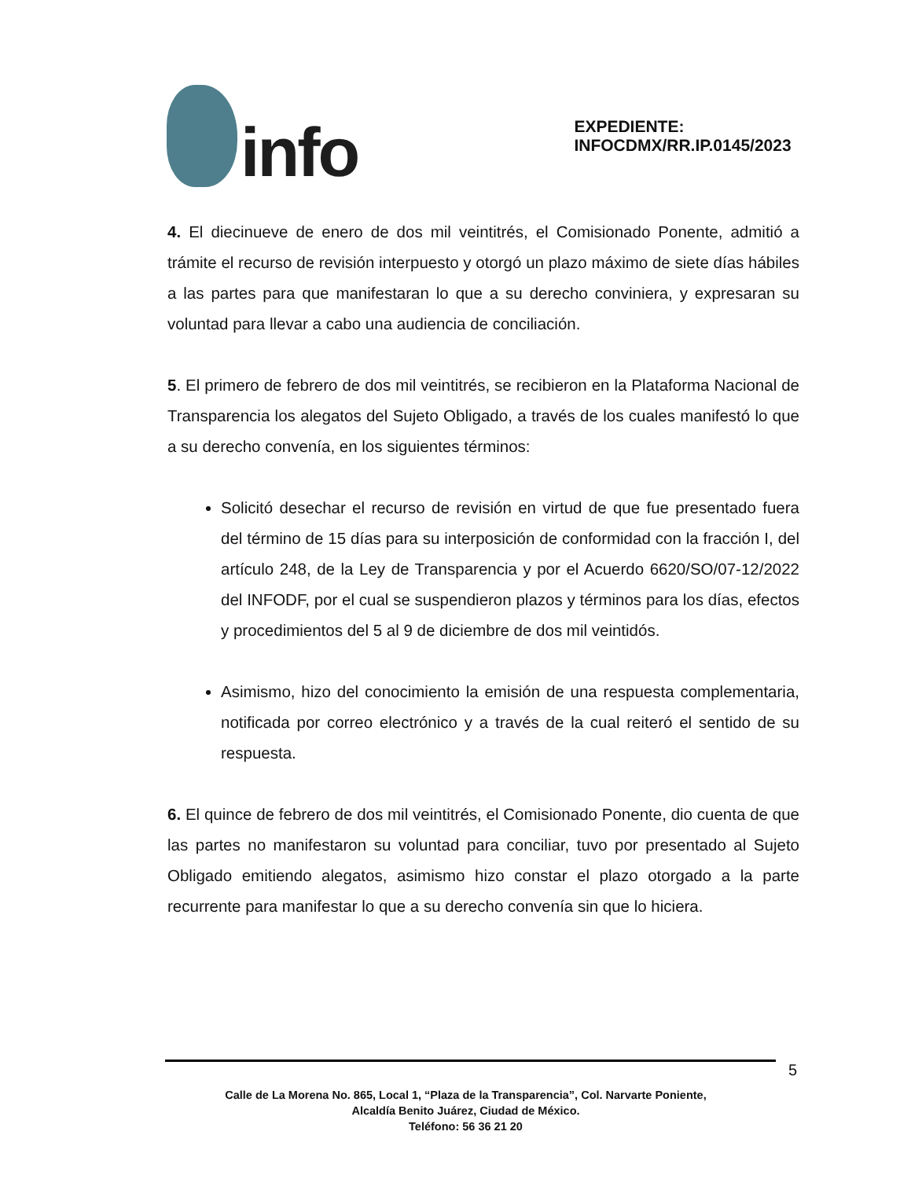info
EXPEDIENTE: INFOCDMX/RR.IP.0145/2023
4. El diecinueve de enero de dos mil veintitrés, el Comisionado Ponente, admitió a trámite el recurso de revisión interpuesto y otorgó un plazo máximo de siete días hábiles a las partes para que manifestaran lo que a su derecho conviniera, y expresaran su voluntad para llevar a cabo una audiencia de conciliación.
5. El primero de febrero de dos mil veintitrés, se recibieron en la Plataforma Nacional de Transparencia los alegatos del Sujeto Obligado, a través de los cuales manifestó lo que a su derecho convenía, en los siguientes términos:
Solicitó desechar el recurso de revisión en virtud de que fue presentado fuera del término de 15 días para su interposición de conformidad con la fracción I, del artículo 248, de la Ley de Transparencia y por el Acuerdo 6620/SO/07-12/2022 del INFODF, por el cual se suspendieron plazos y términos para los días, efectos y procedimientos del 5 al 9 de diciembre de dos mil veintidós.
Asimismo, hizo del conocimiento la emisión de una respuesta complementaria, notificada por correo electrónico y a través de la cual reiteró el sentido de su respuesta.
6. El quince de febrero de dos mil veintitrés, el Comisionado Ponente, dio cuenta de que las partes no manifestaron su voluntad para conciliar, tuvo por presentado al Sujeto Obligado emitiendo alegatos, asimismo hizo constar el plazo otorgado a la parte recurrente para manifestar lo que a su derecho convenía sin que lo hiciera.
5
Calle de La Morena No. 865, Local 1, “Plaza de la Transparencia”, Col. Narvarte Poniente,
Alcaldía Benito Juárez, Ciudad de México.
Teléfono: 56 36 21 20